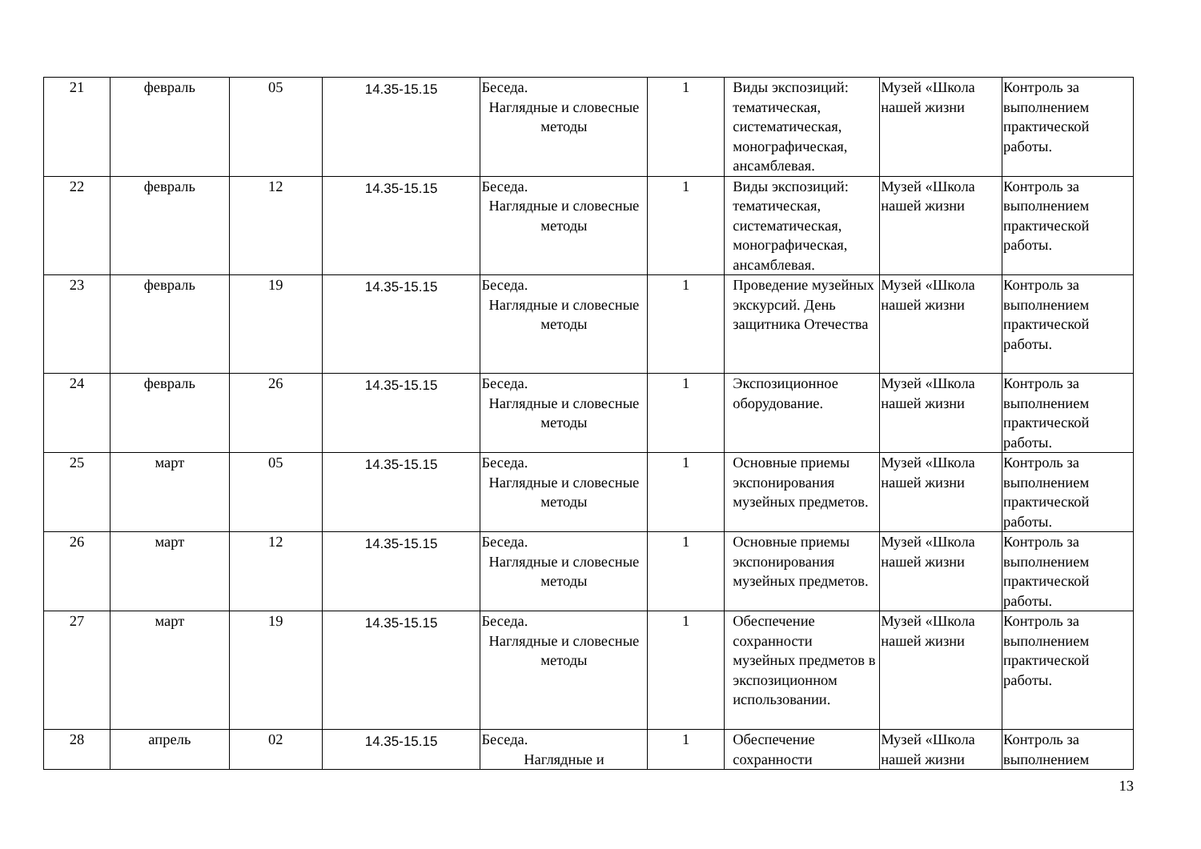| 21 | февраль | 05 | 14.35-15.15 | Беседа. Наглядные и словесные методы | 1 | Виды экспозиций: тематическая, систематическая, монографическая, ансамблевая. | Музей «Школа нашей жизни | Контроль за выполнением практической работы. |
| 22 | февраль | 12 | 14.35-15.15 | Беседа. Наглядные и словесные методы | 1 | Виды экспозиций: тематическая, систематическая, монографическая, ансамблевая. | Музей «Школа нашей жизни | Контроль за выполнением практической работы. |
| 23 | февраль | 19 | 14.35-15.15 | Беседа. Наглядные и словесные методы | 1 | Проведение музейных экскурсий. День защитника Отечества | Музей «Школа нашей жизни | Контроль за выполнением практической работы. |
| 24 | февраль | 26 | 14.35-15.15 | Беседа. Наглядные и словесные методы | 1 | Экспозиционное оборудование. | Музей «Школа нашей жизни | Контроль за выполнением практической работы. |
| 25 | март | 05 | 14.35-15.15 | Беседа. Наглядные и словесные методы | 1 | Основные приемы экспонирования музейных предметов. | Музей «Школа нашей жизни | Контроль за выполнением практической работы. |
| 26 | март | 12 | 14.35-15.15 | Беседа. Наглядные и словесные методы | 1 | Основные приемы экспонирования музейных предметов. | Музей «Школа нашей жизни | Контроль за выполнением практической работы. |
| 27 | март | 19 | 14.35-15.15 | Беседа. Наглядные и словесные методы | 1 | Обеспечение сохранности музейных предметов в экспозиционном использовании. | Музей «Школа нашей жизни | Контроль за выполнением практической работы. |
| 28 | апрель | 02 | 14.35-15.15 | Беседа. Наглядные и | 1 | Обеспечение сохранности | Музей «Школа нашей жизни | Контроль за выполнением |
13